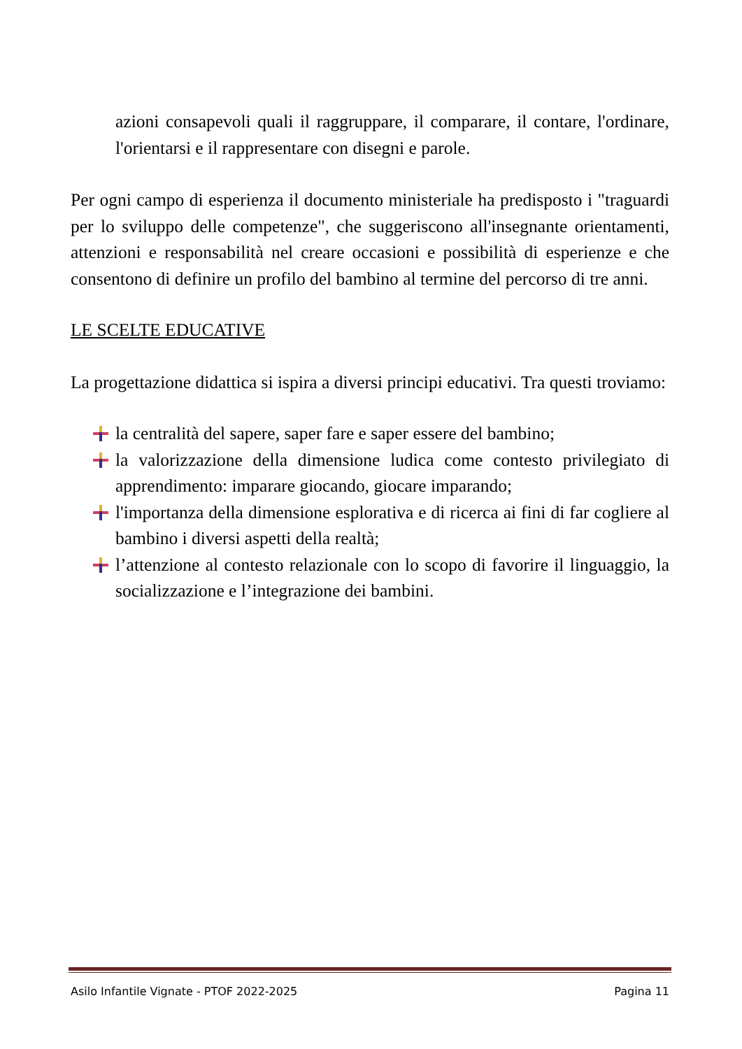azioni consapevoli quali il raggruppare, il comparare, il contare, l'ordinare, l'orientarsi e il rappresentare con disegni e parole.
Per ogni campo di esperienza il documento ministeriale ha predisposto i "traguardi per lo sviluppo delle competenze", che suggeriscono all'insegnante orientamenti, attenzioni e responsabilità nel creare occasioni e possibilità di esperienze e che consentono di definire un profilo del bambino al termine del percorso di tre anni.
LE SCELTE EDUCATIVE
La progettazione didattica si ispira a diversi principi educativi. Tra questi troviamo:
la centralità del sapere, saper fare e saper essere del bambino;
la valorizzazione della dimensione ludica come contesto privilegiato di apprendimento: imparare giocando, giocare imparando;
l'importanza della dimensione esplorativa e di ricerca ai fini di far cogliere al bambino i diversi aspetti della realtà;
l’attenzione al contesto relazionale con lo scopo di favorire il linguaggio, la socializzazione e l’integrazione dei bambini.
Asilo Infantile Vignate - PTOF 2022-2025 Pagina 11